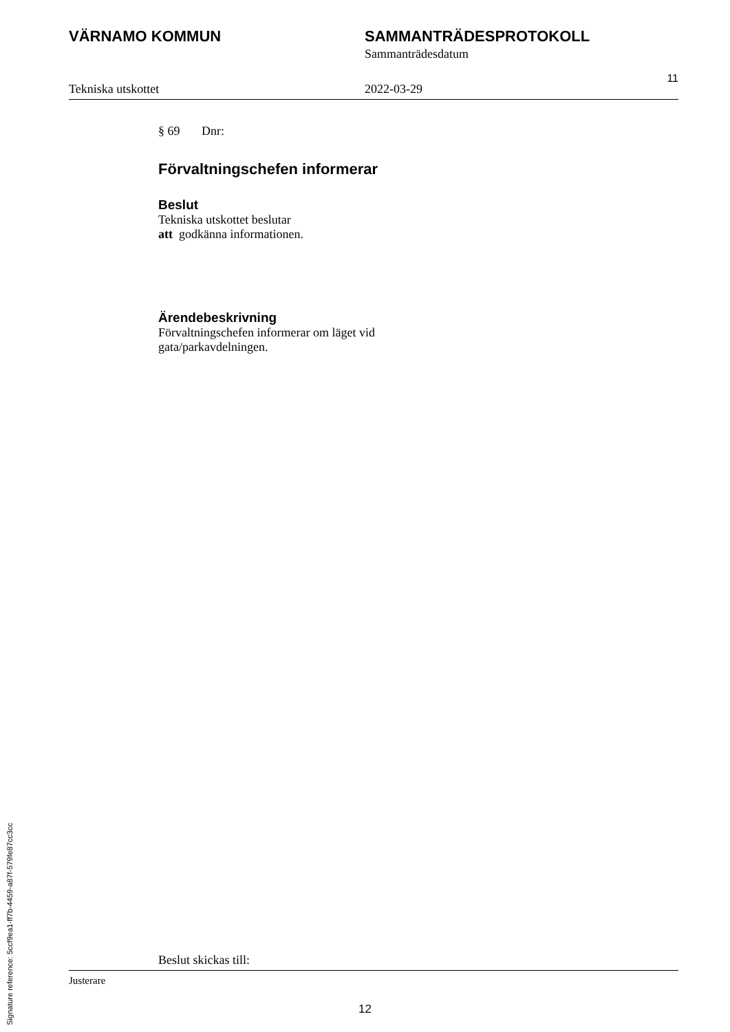VÄRNAMO KOMMUN SAMMANTRÄDESPROTOKOLL
Sammanträdesdatum
Tekniska utskottet 2022-03-29
11
§ 69 Dnr:
Förvaltningschefen informerar
Beslut
Tekniska utskottet beslutar
att godkänna informationen.
Ärendebeskrivning
Förvaltningschefen informerar om läget vid
gata/parkavdelningen.
Beslut skickas till:
Signature reference: 5ccf9ea1-ff7b-4459-a87f-579fe87cc3cc
Justerare
12